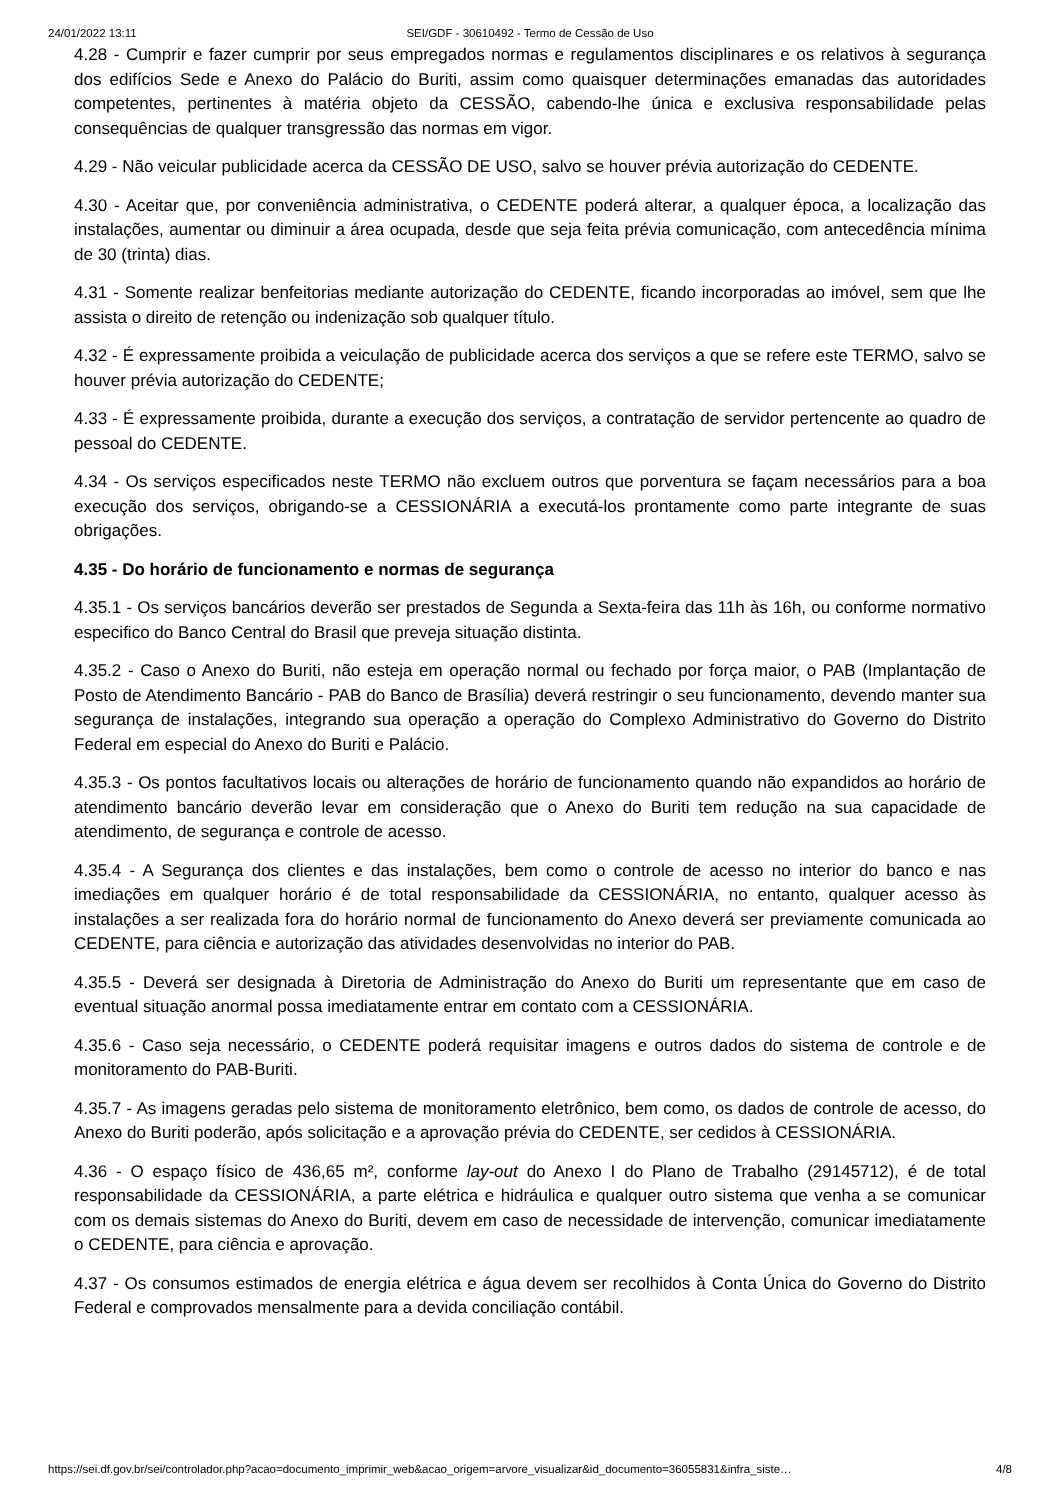24/01/2022 13:11 SEI/GDF - 30610492 - Termo de Cessão de Uso
4.28 - Cumprir e fazer cumprir por seus empregados normas e regulamentos disciplinares e os relativos à segurança dos edifícios Sede e Anexo do Palácio do Buriti, assim como quaisquer determinações emanadas das autoridades competentes, pertinentes à matéria objeto da CESSÃO, cabendo-lhe única e exclusiva responsabilidade pelas consequências de qualquer transgressão das normas em vigor.
4.29 - Não veicular publicidade acerca da CESSÃO DE USO, salvo se houver prévia autorização do CEDENTE.
4.30 - Aceitar que, por conveniência administrativa, o CEDENTE poderá alterar, a qualquer época, a localização das instalações, aumentar ou diminuir a área ocupada, desde que seja feita prévia comunicação, com antecedência mínima de 30 (trinta) dias.
4.31 - Somente realizar benfeitorias mediante autorização do CEDENTE, ficando incorporadas ao imóvel, sem que lhe assista o direito de retenção ou indenização sob qualquer título.
4.32 - É expressamente proibida a veiculação de publicidade acerca dos serviços a que se refere este TERMO, salvo se houver prévia autorização do CEDENTE;
4.33 - É expressamente proibida, durante a execução dos serviços, a contratação de servidor pertencente ao quadro de pessoal do CEDENTE.
4.34 - Os serviços especificados neste TERMO não excluem outros que porventura se façam necessários para a boa execução dos serviços, obrigando-se a CESSIONÁRIA a executá-los prontamente como parte integrante de suas obrigações.
4.35 - Do horário de funcionamento e normas de segurança
4.35.1 - Os serviços bancários deverão ser prestados de Segunda a Sexta-feira das 11h às 16h, ou conforme normativo especifico do Banco Central do Brasil que preveja situação distinta.
4.35.2 - Caso o Anexo do Buriti, não esteja em operação normal ou fechado por força maior, o PAB (Implantação de Posto de Atendimento Bancário - PAB do Banco de Brasília) deverá restringir o seu funcionamento, devendo manter sua segurança de instalações, integrando sua operação a operação do Complexo Administrativo do Governo do Distrito Federal em especial do Anexo do Buriti e Palácio.
4.35.3 - Os pontos facultativos locais ou alterações de horário de funcionamento quando não expandidos ao horário de atendimento bancário deverão levar em consideração que o Anexo do Buriti tem redução na sua capacidade de atendimento, de segurança e controle de acesso.
4.35.4 - A Segurança dos clientes e das instalações, bem como o controle de acesso no interior do banco e nas imediações em qualquer horário é de total responsabilidade da CESSIONÁRIA, no entanto, qualquer acesso às instalações a ser realizada fora do horário normal de funcionamento do Anexo deverá ser previamente comunicada ao CEDENTE, para ciência e autorização das atividades desenvolvidas no interior do PAB.
4.35.5 - Deverá ser designada à Diretoria de Administração do Anexo do Buriti um representante que em caso de eventual situação anormal possa imediatamente entrar em contato com a CESSIONÁRIA.
4.35.6 - Caso seja necessário, o CEDENTE poderá requisitar imagens e outros dados do sistema de controle e de monitoramento do PAB-Buriti.
4.35.7 - As imagens geradas pelo sistema de monitoramento eletrônico, bem como, os dados de controle de acesso, do Anexo do Buriti poderão, após solicitação e a aprovação prévia do CEDENTE, ser cedidos à CESSIONÁRIA.
4.36 - O espaço físico de 436,65 m², conforme lay-out do Anexo I do Plano de Trabalho (29145712), é de total responsabilidade da CESSIONÁRIA, a parte elétrica e hidráulica e qualquer outro sistema que venha a se comunicar com os demais sistemas do Anexo do Buriti, devem em caso de necessidade de intervenção, comunicar imediatamente o CEDENTE, para ciência e aprovação.
4.37 - Os consumos estimados de energia elétrica e água devem ser recolhidos à Conta Única do Governo do Distrito Federal e comprovados mensalmente para a devida conciliação contábil.
https://sei.df.gov.br/sei/controlador.php?acao=documento_imprimir_web&acao_origem=arvore_visualizar&id_documento=36055831&infra_siste… 4/8